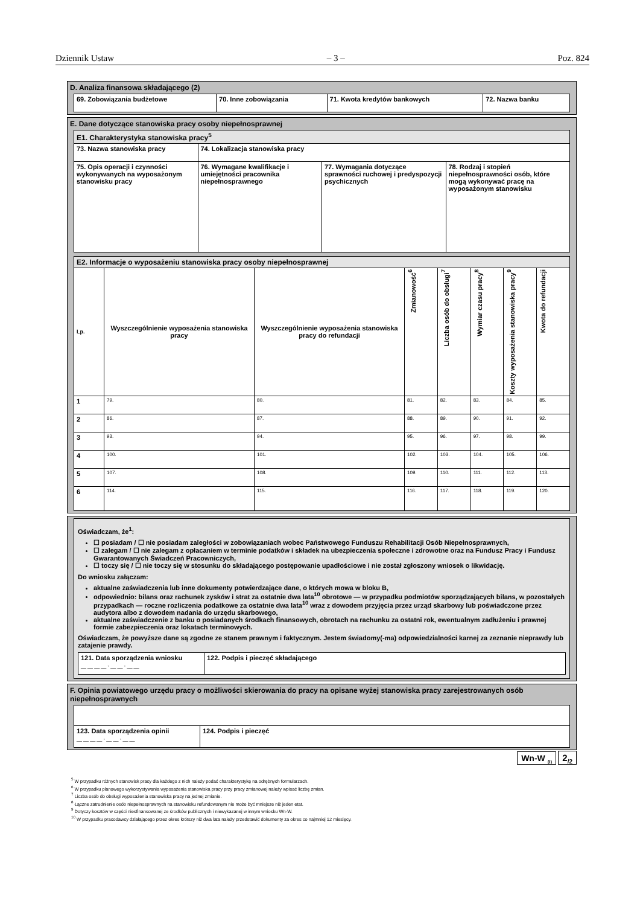Dziennik Ustaw – 3 – Poz. 824
D. Analiza finansowa składającego (2)
| 69. Zobowiązania budżetowe | 70. Inne zobowiązania | 71. Kwota kredytów bankowych | 72. Nazwa banku |
E. Dane dotyczące stanowiska pracy osoby niepełnosprawnej
| E1. Charakterystyka stanowiska pracy<sup>5</sup> | | | |
| 73. Nazwa stanowiska pracy | 74. Lokalizacja stanowiska pracy | | |
| 75. Opis operacji i czynności wykonywanych na wyposażonym stanowisku pracy | 76. Wymagane kwalifikacje i umiejętności pracownika niepełnosprawnego | 77. Wymagania dotyczące sprawności ruchowej i predyspozycji psychicznych | 78. Rodzaj i stopień niepełnosprawności osób, które mogą wykonywać pracę na wyposażonym stanowisku |
| E2. Informacje o wyposażeniu stanowiska pracy osoby niepełnosprawnej | | | | | | | |
| Lp. | Wyszczególnienie wyposażenia stanowiska pracy | Wyszczególnienie wyposażenia stanowiska pracy do refundacji | Zmianowość<sup>6</sup> | Liczba osób do obsługi<sup>7</sup> | Wymiar czasu pracy<sup>8</sup> | Koszty wyposażenia stanowiska pracy<sup>9</sup> | Kwota do refundacji |
| 1 | 79. | 80. | 81. | 82. | 83. | 84. | 85. |
| 2 | 86. | 87. | 88. | 89. | 90. | 91. | 92. |
| 3 | 93. | 94. | 95. | 96. | 97. | 98. | 99. |
| 4 | 100. | 101. | 102. | 103. | 104. | 105. | 106. |
| 5 | 107. | 108. | 109. | 110. | 111. | 112. | 113. |
| 6 | 114. | 115. | 116. | 117. | 118. | 119. | 120. |
Oświadczam, że<sup>1</sup>:
☐ posiadam / ☐ nie posiadam zaległości w zobowiązaniach wobec Państwowego Funduszu Rehabilitacji Osób Niepełnosprawnych,
☐ zalegam / ☐ nie zalegam z opłacaniem w terminie podatków i składek na ubezpieczenia społeczne i zdrowotne oraz na Fundusz Pracy i Fundusz Gwarantowanych Świadczeń Pracowniczych,
☐ toczy się / ☐ nie toczy się w stosunku do składającego postępowanie upadłościowe i nie został zgłoszony wniosek o likwidację.
Do wniosku załączam:
aktualne zaświadczenia lub inne dokumenty potwierdzające dane, o których mowa w bloku B,
odpowiednio: bilans oraz rachunek zysków i strat za ostatnie dwa lata<sup>10</sup> obrotowe — w przypadku podmiotów sporządzających bilans, w pozostałych przypadkach — roczne rozliczenia podatkowe za ostatnie dwa lata<sup>10</sup> wraz z dowodem przyjęcia przez urząd skarbowy lub poświadczone przez audytora albo z dowodem nadania do urzędu skarbowego,
aktualne zaświadczenie z banku o posiadanych środkach finansowych, obrotach na rachunku za ostatni rok, ewentualnym zadłużeniu i prawnej formie zabezpieczenia oraz lokatach terminowych.
Oświadczam, że powyższe dane są zgodne ze stanem prawnym i faktycznym. Jestem świadomy(-ma) odpowiedzialności karnej za zeznanie nieprawdy lub zatajenie prawdy.
| 121. Data sporządzenia wniosku __ __ __ __ - __ __ - __ __ | 122. Podpis i pieczęć składającego |
F. Opinia powiatowego urzędu pracy o możliwości skierowania do pracy na opisane wyżej stanowiska pracy zarejestrowanych osób niepełnosprawnych
| 123. Data sporządzenia opinii __ __ __ __ - __ __ - __ __ | 124. Podpis i pieczęć |
Wn-W <sub>(I)</sub> 2<sub>/2</sub>
<sup>5</sup> W przypadku różnych stanowisk pracy dla każdego z nich należy podać charakterystykę na odrębnych formularzach.
<sup>6</sup> W przypadku planowego wykorzystywania wyposażenia stanowiska pracy przy pracy zmianowej należy wpisać liczbę zmian.
<sup>7</sup> Liczba osób do obsługi wyposażenia stanowiska pracy na jednej zmianie.
<sup>8</sup> Łączne zatrudnienie osób niepełnosprawnych na stanowisku refundowanym nie może być mniejsze niż jeden etat.
<sup>9</sup> Dotyczy kosztów w części niesfinansowanej ze środków publicznych i niewykazanej w innym wniosku Wn-W.
<sup>10</sup> W przypadku pracodawcy działającego przez okres krótszy niż dwa lata należy przedstawić dokumenty za okres co najmniej 12 miesięcy.